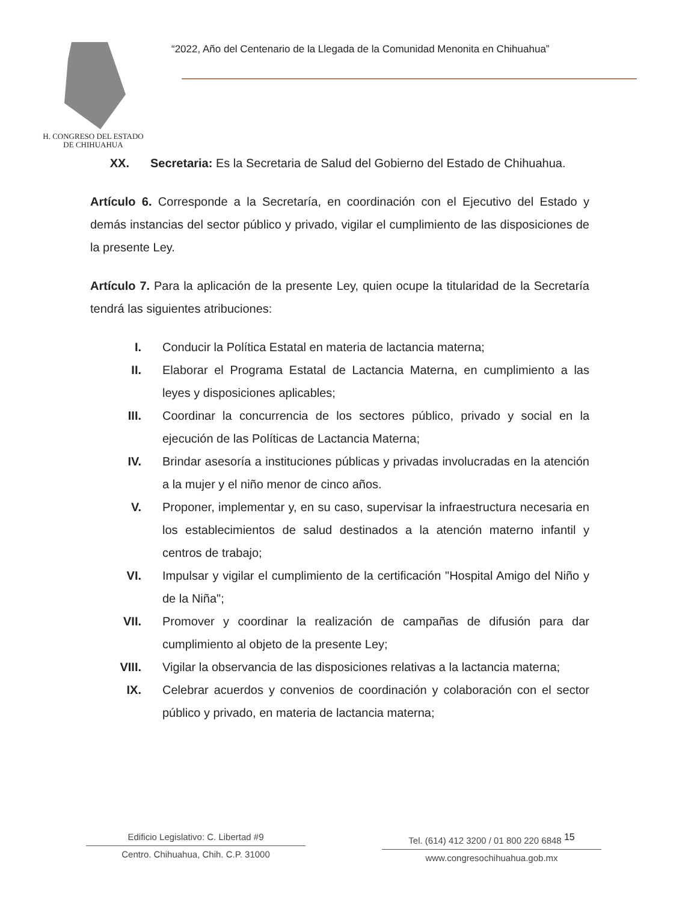H. CONGRESO DEL ESTADO
DE CHIHUAHUA
“2022, Año del Centenario de la Llegada de la Comunidad Menonita en Chihuahua”
XX. Secretaria: Es la Secretaria de Salud del Gobierno del Estado de Chihuahua.
Artículo 6. Corresponde a la Secretaría, en coordinación con el Ejecutivo del Estado y demás instancias del sector público y privado, vigilar el cumplimiento de las disposiciones de la presente Ley.
Artículo 7. Para la aplicación de la presente Ley, quien ocupe la titularidad de la Secretaría tendrá las siguientes atribuciones:
I. Conducir la Política Estatal en materia de lactancia materna;
II. Elaborar el Programa Estatal de Lactancia Materna, en cumplimiento a las leyes y disposiciones aplicables;
III. Coordinar la concurrencia de los sectores público, privado y social en la ejecución de las Políticas de Lactancia Materna;
IV. Brindar asesoría a instituciones públicas y privadas involucradas en la atención a la mujer y el niño menor de cinco años.
V. Proponer, implementar y, en su caso, supervisar la infraestructura necesaria en los establecimientos de salud destinados a la atención materno infantil y centros de trabajo;
VI. Impulsar y vigilar el cumplimiento de la certificación "Hospital Amigo del Niño y de la Niña";
VII. Promover y coordinar la realización de campañas de difusión para dar cumplimiento al objeto de la presente Ley;
VIII. Vigilar la observancia de las disposiciones relativas a la lactancia materna;
IX. Celebrar acuerdos y convenios de coordinación y colaboración con el sector público y privado, en materia de lactancia materna;
Edificio Legislativo: C. Libertad #9
Centro. Chihuahua, Chih. C.P. 31000
Tel. (614) 412 3200 / 01 800 220 6848 <sup>15</sup>
www.congresochihuahua.gob.mx